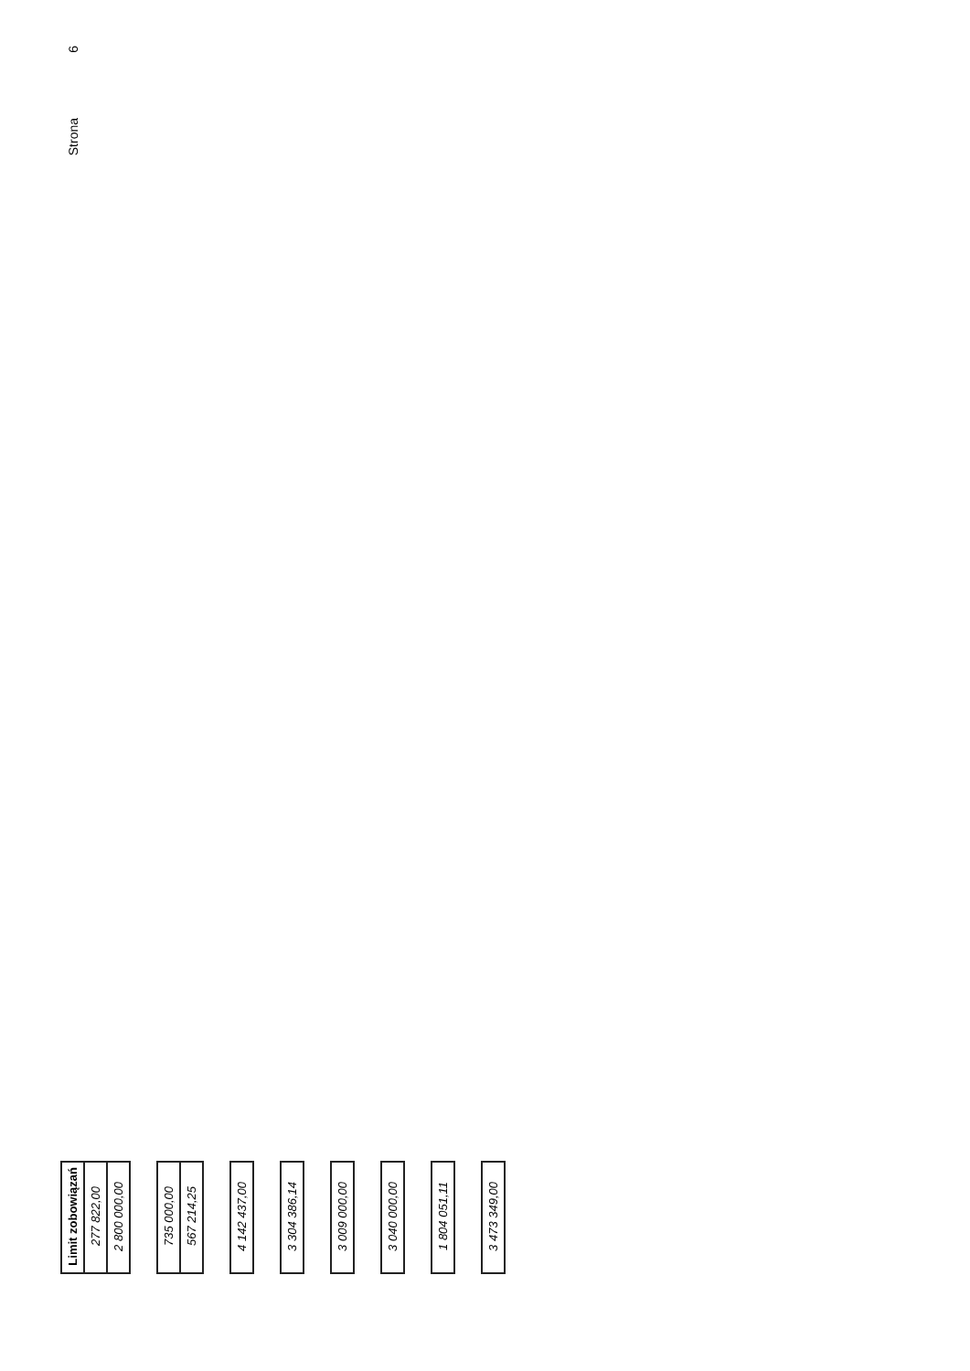6
Strona
| Limit zobowiązań | 277 822,00 | 2 800 000,00 | | 735 000,00 | 567 214,25 | | 4 142 437,00 | | 3 304 386,14 | | 3 009 000,00 | | 3 040 000,00 | | 1 804 051,11 | | 3 473 349,00 |